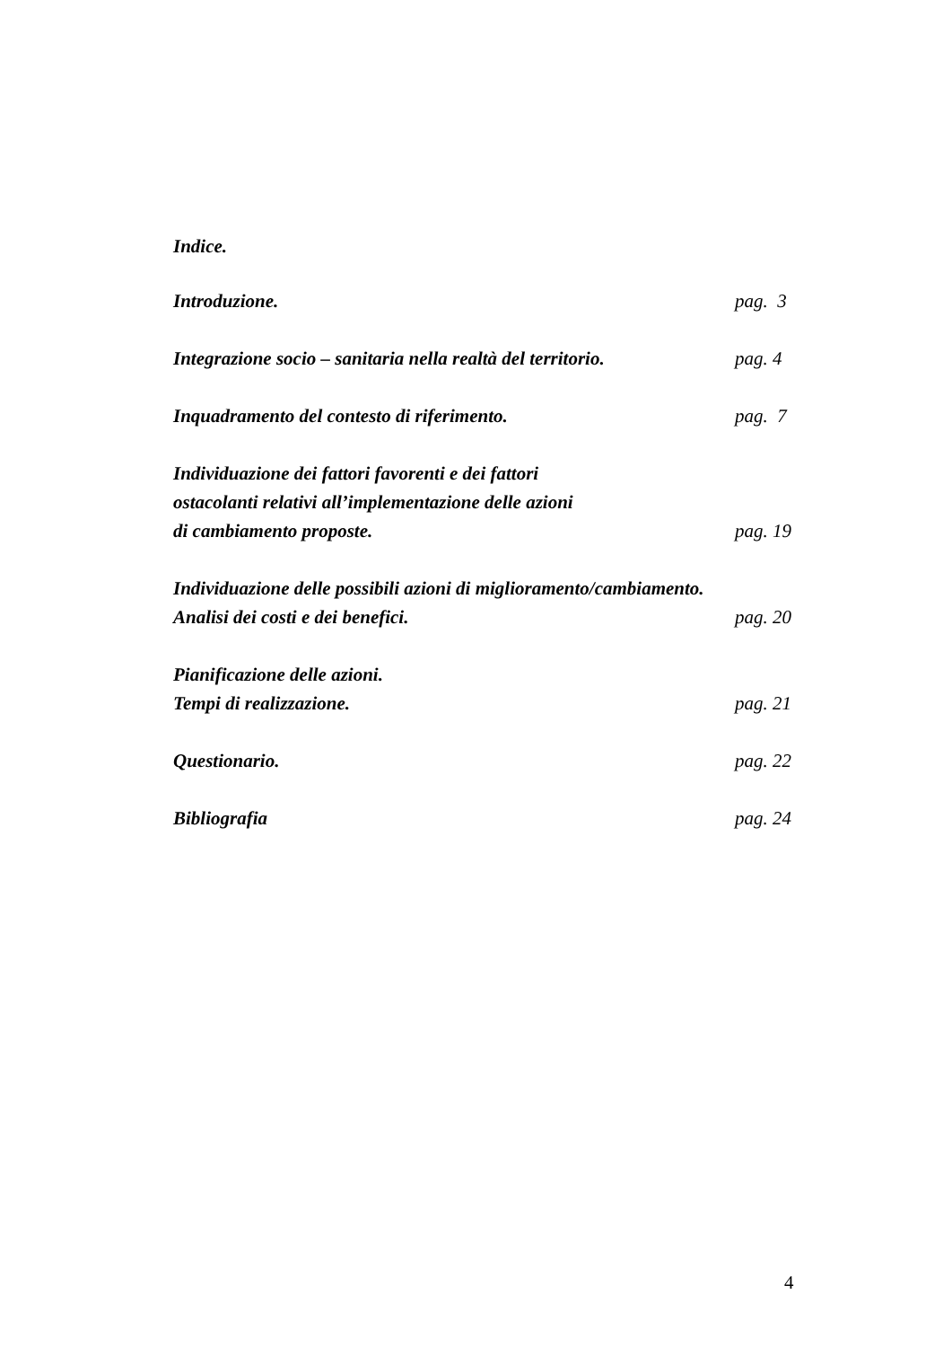Indice.
Introduzione. pag. 3
Integrazione socio – sanitaria nella realtà del territorio. pag. 4
Inquadramento del contesto di riferimento. pag. 7
Individuazione dei fattori favorenti e dei fattori
ostacolanti relativi all’implementazione delle azioni
di cambiamento proposte. pag. 19
Individuazione delle possibili azioni di miglioramento/cambiamento.
Analisi dei costi e dei benefici. pag. 20
Pianificazione delle azioni.
Tempi di realizzazione. pag. 21
Questionario. pag. 22
Bibliografia pag. 24
4